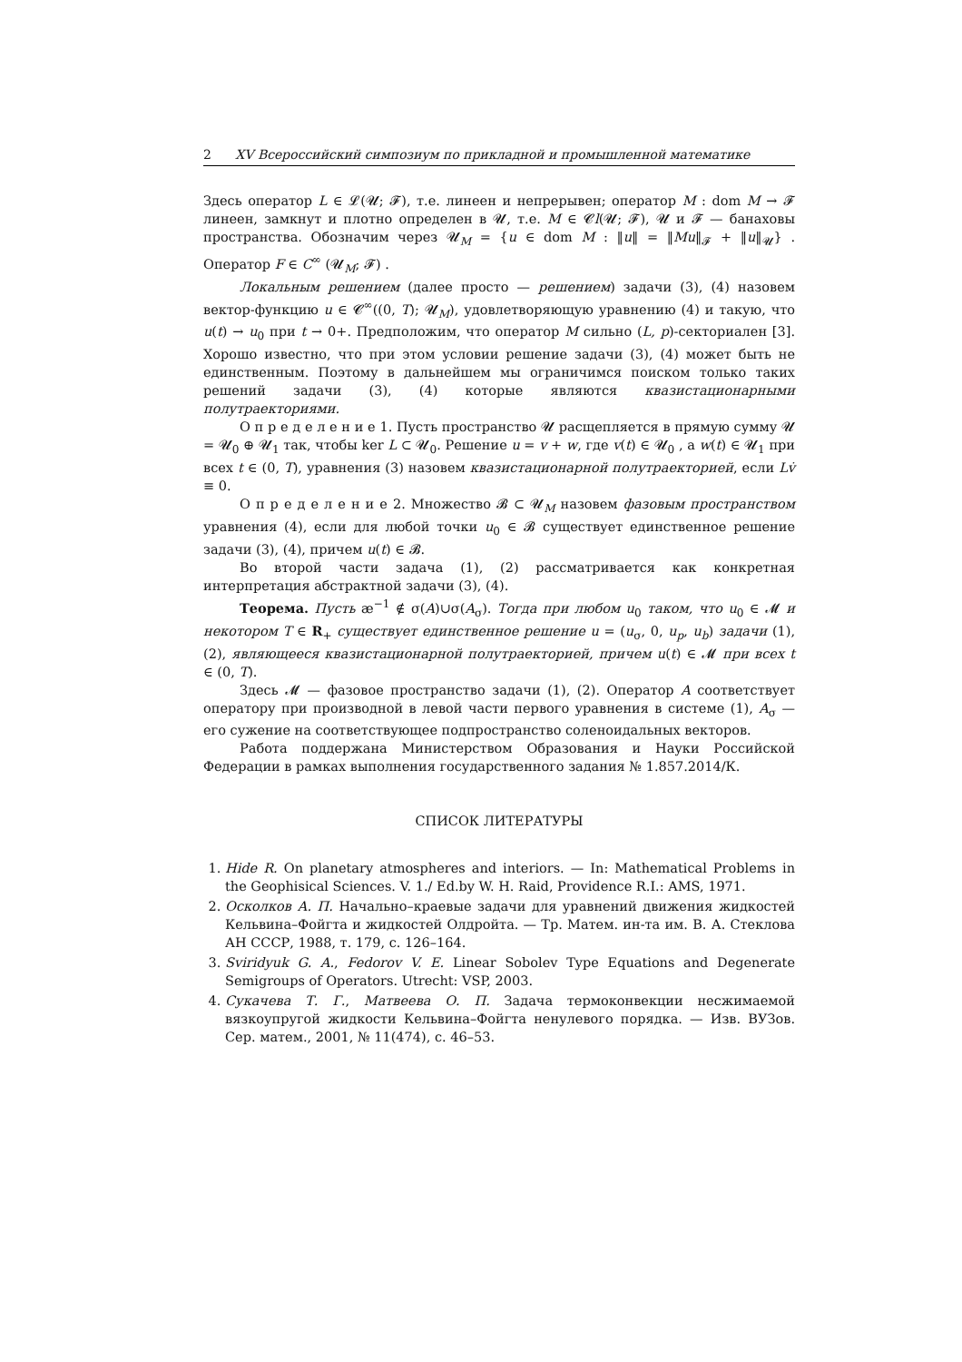2 XV Всероссийский симпозиум по прикладной и промышленной математике
Здесь оператор L ∈ 𝓛(𝓤; 𝓕), т.е. линеен и непрерывен; оператор M : dom M → 𝓕 линеен, замкнут и плотно определен в 𝓤, т.е. M ∈ 𝓒l(𝓤; 𝓕), 𝓤 и 𝓕 — банаховы пространства. Обозначим через 𝓤<sub>M</sub> = {u ∈ dom M : ‖u‖ = ‖Mu‖<sub>𝓕</sub> + ‖u‖<sub>𝓤</sub>} . Оператор F ∈ C<sup>∞</sup> (𝓤<sub>M</sub>; 𝓕) .
Локальным решением (далее просто — решением) задачи (3), (4) назовем вектор-функцию u ∈ 𝓒<sup>∞</sup>((0, T); 𝓤<sub>M</sub>), удовлетворяющую уравнению (4) и такую, что u(t) → u<sub>0</sub> при t → 0+. Предположим, что оператор M сильно (L, p)-секториален [3]. Хорошо известно, что при этом условии решение задачи (3), (4) может быть не единственным. Поэтому в дальнейшем мы ограничимся поиском только таких решений задачи (3), (4) которые являются квазистационарными полутраекториями.
О п р е д е л е н и е 1. Пусть пространство 𝓤 расщепляется в прямую сумму 𝓤 = 𝓤<sub>0</sub> ⊕ 𝓤<sub>1</sub> так, чтобы ker L ⊂ 𝓤<sub>0</sub>. Решение u = v + w, где v(t) ∈ 𝓤<sub>0</sub> , а w(t) ∈ 𝓤<sub>1</sub> при всех t ∈ (0, T), уравнения (3) назовем квазистационарной полутраекторией, если Lv̇ ≡ 0.
О п р е д е л е н и е 2. Множество 𝓑 ⊂ 𝓤<sub>M</sub> назовем фазовым пространством уравнения (4), если для любой точки u<sub>0</sub> ∈ 𝓑 существует единственное решение задачи (3), (4), причем u(t) ∈ 𝓑.
Во второй части задача (1), (2) рассматривается как конкретная интерпретация абстрактной задачи (3), (4).
Теорема. Пусть æ<sup>−1</sup> ∉ σ(A)∪σ(A<sub>σ</sub>). Тогда при любом u<sub>0</sub> таком, что u<sub>0</sub> ∈ 𝓜 и некотором T ∈ R<sub>+</sub> существует единственное решение u = (u<sub>σ</sub>, 0, u<sub>p</sub>, u<sub>b</sub>) задачи (1), (2), являющееся квазистационарной полутраекторией, причем u(t) ∈ 𝓜 при всех t ∈ (0, T).
Здесь 𝓜 — фазовое пространство задачи (1), (2). Оператор A соответствует оператору при производной в левой части первого уравнения в системе (1), A<sub>σ</sub> — его сужение на соответствующее подпространство соленоидальных векторов.
Работа поддержана Министерством Образования и Науки Российской Федерации в рамках выполнения государственного задания № 1.857.2014/К.
СПИСОК ЛИТЕРАТУРЫ
1. Hide R. On planetary atmospheres and interiors. — In: Mathematical Problems in the Geophisical Sciences. V. 1./ Ed.by W. H. Raid, Providence R.I.: AMS, 1971.
2. Осколков А. П. Начально–краевые задачи для уравнений движения жидкостей Кельвина–Фойгта и жидкостей Олдройта. — Тр. Матем. ин-та им. В. А. Стеклова АН СССР, 1988, т. 179, с. 126–164.
3. Sviridyuk G. A., Fedorov V. E. Linear Sobolev Type Equations and Degenerate Semigroups of Operators. Utrecht: VSP, 2003.
4. Сукачева Т. Г., Матвеева О. П. Задача термоконвекции несжимаемой вязкоупругой жидкости Кельвина–Фойгта ненулевого порядка. — Изв. ВУЗов. Сер. матем., 2001, № 11(474), с. 46–53.